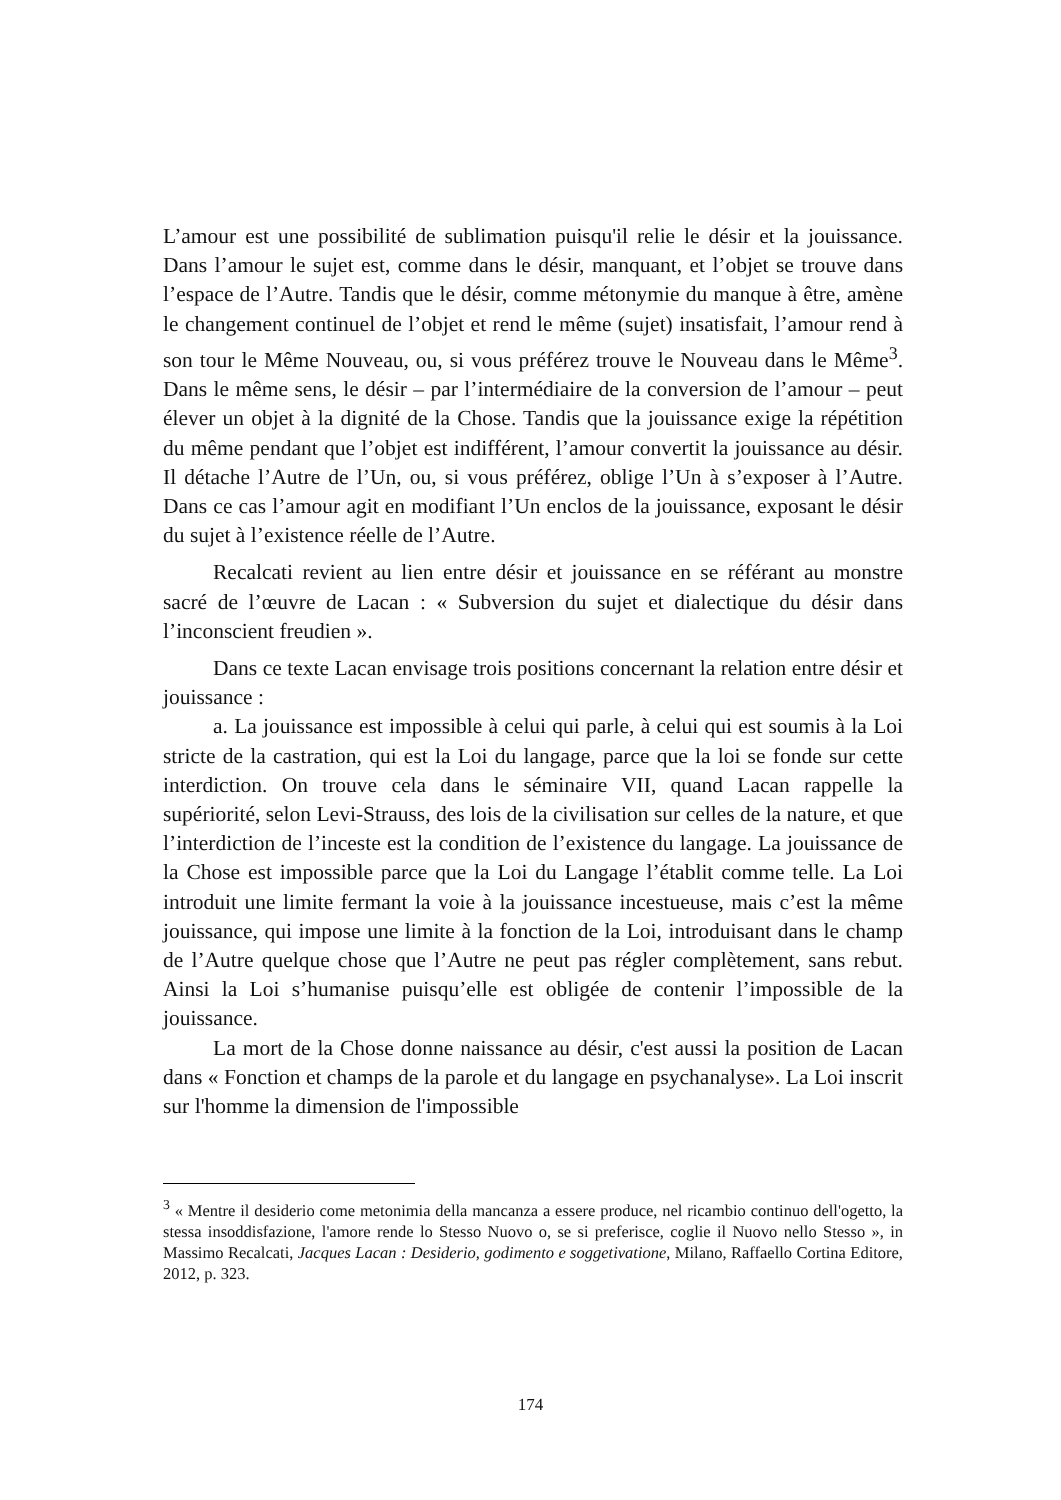L’amour est une possibilité de sublimation puisqu'il relie le désir et la jouissance. Dans l’amour le sujet est, comme dans le désir, manquant, et l’objet se trouve dans l’espace de l’Autre. Tandis que le désir, comme métonymie du manque à être, amène le changement continuel de l’objet et rend le même (sujet) insatisfait, l’amour rend à son tour le Même Nouveau, ou, si vous préférez trouve le Nouveau dans le Même<sup>3</sup>. Dans le même sens, le désir – par l’intermédiaire de la conversion de l’amour – peut élever un objet à la dignité de la Chose. Tandis que la jouissance exige la répétition du même pendant que l’objet est indifférent, l’amour convertit la jouissance au désir. Il détache l’Autre de l’Un, ou, si vous préférez, oblige l’Un à s’exposer à l’Autre. Dans ce cas l’amour agit en modifiant l’Un enclos de la jouissance, exposant le désir du sujet à l’existence réelle de l’Autre.
Recalcati revient au lien entre désir et jouissance en se référant au monstre sacré de l’œuvre de Lacan : « Subversion du sujet et dialectique du désir dans l’inconscient freudien ».
Dans ce texte Lacan envisage trois positions concernant la relation entre désir et jouissance :
a. La jouissance est impossible à celui qui parle, à celui qui est soumis à la Loi stricte de la castration, qui est la Loi du langage, parce que la loi se fonde sur cette interdiction. On trouve cela dans le séminaire VII, quand Lacan rappelle la supériorité, selon Levi-Strauss, des lois de la civilisation sur celles de la nature, et que l’interdiction de l’inceste est la condition de l’existence du langage. La jouissance de la Chose est impossible parce que la Loi du Langage l’établit comme telle. La Loi introduit une limite fermant la voie à la jouissance incestueuse, mais c’est la même jouissance, qui impose une limite à la fonction de la Loi, introduisant dans le champ de l’Autre quelque chose que l’Autre ne peut pas régler complètement, sans rebut. Ainsi la Loi s’humanise puisqu’elle est obligée de contenir l’impossible de la jouissance.
La mort de la Chose donne naissance au désir, c'est aussi la position de Lacan dans « Fonction et champs de la parole et du langage en psychanalyse». La Loi inscrit sur l'homme la dimension de l'impossible
<sup>3</sup> « Mentre il desiderio come metonimia della mancanza a essere produce, nel ricambio continuo dell'ogetto, la stessa insoddisfazione, l'amore rende lo Stesso Nuovo o, se si preferisce, coglie il Nuovo nello Stesso », in Massimo Recalcati, Jacques Lacan : Desiderio, godimento e soggetivatione, Milano, Raffaello Cortina Editore, 2012, p. 323.
174